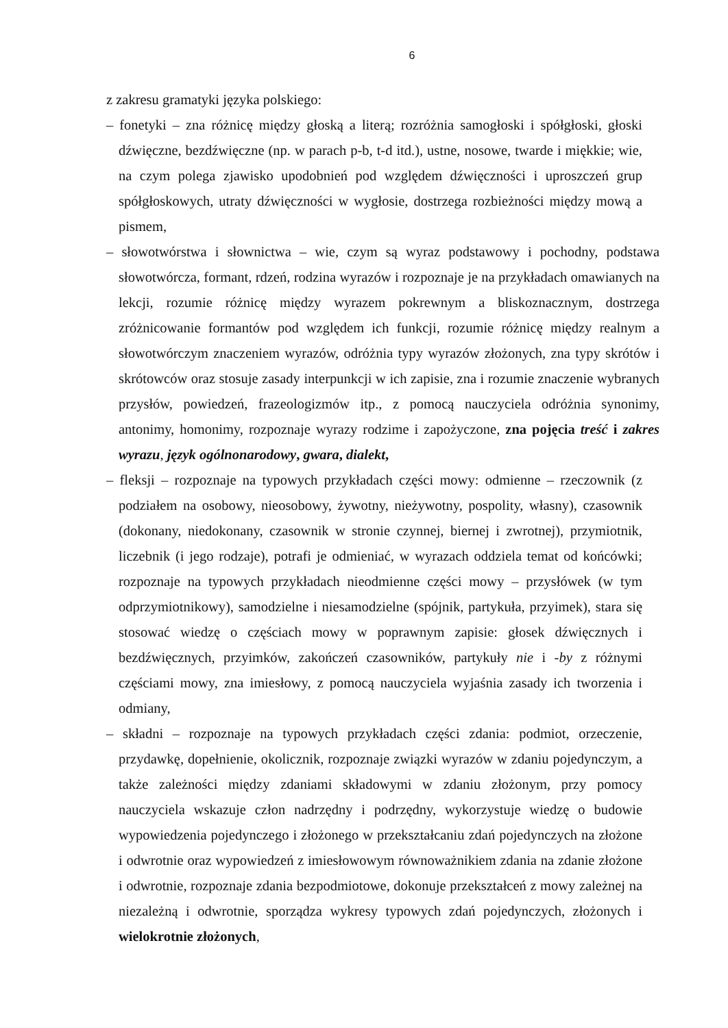6
z zakresu gramatyki języka polskiego:
– fonetyki – zna różnicę między głoską a literą; rozróżnia samogłoski i spółgłoski, głoski dźwięczne, bezdźwięczne (np. w parach p-b, t-d itd.), ustne, nosowe, twarde i miękkie; wie, na czym polega zjawisko upodobnień pod względem dźwięczności i uproszczeń grup spółgłoskowych, utraty dźwięczności w wygłosie, dostrzega rozbieżności między mową a pismem,
– słowotwórstwa i słownictwa – wie, czym są wyraz podstawowy i pochodny, podstawa słowotwórcza, formant, rdzeń, rodzina wyrazów i rozpoznaje je na przykładach omawianych na lekcji, rozumie różnicę między wyrazem pokrewnym a bliskoznacznym, dostrzega zróżnicowanie formantów pod względem ich funkcji, rozumie różnicę między realnym a słowotwórczym znaczeniem wyrazów, odróżnia typy wyrazów złożonych, zna typy skrótów i skrótowców oraz stosuje zasady interpunkcji w ich zapisie, zna i rozumie znaczenie wybranych przysłów, powiedzeń, frazeologizmów itp., z pomocą nauczyciela odróżnia synonimy, antonimy, homonimy, rozpoznaje wyrazy rodzime i zapożyczone, zna pojęcia treść i zakres wyrazu, język ogólnonarodowy, gwara, dialekt,
– fleksji – rozpoznaje na typowych przykładach części mowy: odmienne – rzeczownik (z podziałem na osobowy, nieosobowy, żywotny, nieżywotny, pospolity, własny), czasownik (dokonany, niedokonany, czasownik w stronie czynnej, biernej i zwrotnej), przymiotnik, liczebnik (i jego rodzaje), potrafi je odmieniać, w wyrazach oddziela temat od końcówki; rozpoznaje na typowych przykładach nieodmienne części mowy – przysłówek (w tym odprzymiotnikowy), samodzielne i niesamodzielne (spójnik, partykuła, przyimek), stara się stosować wiedzę o częściach mowy w poprawnym zapisie: głosek dźwięcznych i bezdźwięcznych, przyimków, zakończeń czasowników, partykuły nie i -by z różnymi częściami mowy, zna imiesłowy, z pomocą nauczyciela wyjaśnia zasady ich tworzenia i odmiany,
– składni – rozpoznaje na typowych przykładach części zdania: podmiot, orzeczenie, przydawkę, dopełnienie, okolicznik, rozpoznaje związki wyrazów w zdaniu pojedynczym, a także zależności między zdaniami składowymi w zdaniu złożonym, przy pomocy nauczyciela wskazuje człon nadrzędny i podrzędny, wykorzystuje wiedzę o budowie wypowiedzenia pojedynczego i złożonego w przekształcaniu zdań pojedynczych na złożone i odwrotnie oraz wypowiedzeń z imiesłowowym równoważnikiem zdania na zdanie złożone i odwrotnie, rozpoznaje zdania bezpodmiotowe, dokonuje przekształceń z mowy zależnej na niezależną i odwrotnie, sporządza wykresy typowych zdań pojedynczych, złożonych i wielokrotnie złożonych,